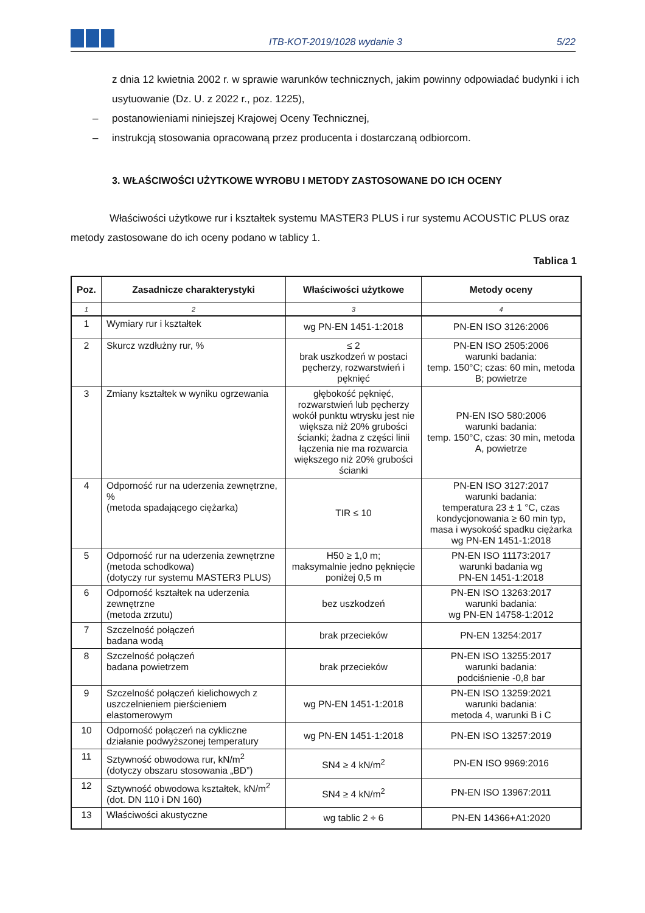ITB-KOT-2019/1028 wydanie 3
5/22
z dnia 12 kwietnia 2002 r. w sprawie warunków technicznych, jakim powinny odpowiadać budynki i ich usytuowanie (Dz. U. z 2022 r., poz. 1225),
– postanowieniami niniejszej Krajowej Oceny Technicznej,
– instrukcją stosowania opracowaną przez producenta i dostarczaną odbiorcom.
3. WŁAŚCIWOŚCI UŻYTKOWE WYROBU I METODY ZASTOSOWANE DO ICH OCENY
Właściwości użytkowe rur i kształtek systemu MASTER3 PLUS i rur systemu ACOUSTIC PLUS oraz metody zastosowane do ich oceny podano w tablicy 1.
Tablica 1
| Poz. | Zasadnicze charakterystyki | Właściwości użytkowe | Metody oceny |
| --- | --- | --- | --- |
| 1 | 2 | 3 | 4 |
| 1 | Wymiary rur i kształtek | wg PN-EN 1451-1:2018 | PN-EN ISO 3126:2006 |
| 2 | Skurcz wzdłużny rur, % | ≤ 2 brak uszkodzeń w postaci pęcherzy, rozwarstwień i pęknięć | PN-EN ISO 2505:2006 warunki badania: temp. 150°C; czas: 60 min, metoda B; powietrze |
| 3 | Zmiany kształtek w wyniku ogrzewania | głębokość pęknięć, rozwarstwień lub pęcherzy wokół punktu wtrysku jest nie większa niż 20% grubości ścianki; żadna z części linii łączenia nie ma rozwarcia większego niż 20% grubości ścianki | PN-EN ISO 580:2006 warunki badania: temp. 150°C, czas: 30 min, metoda A, powietrze |
| 4 | Odporność rur na uderzenia zewnętrzne, % (metoda spadającego ciężarka) | TIR ≤ 10 | PN-EN ISO 3127:2017 warunki badania: temperatura 23 ± 1 °C, czas kondycjonowania ≥ 60 min typ, masa i wysokość spadku ciężarka wg PN-EN 1451-1:2018 |
| 5 | Odporność rur na uderzenia zewnętrzne (metoda schodkowa) (dotyczy rur systemu MASTER3 PLUS) | H50 ≥ 1,0 m; maksymalnie jedno pęknięcie poniżej 0,5 m | PN-EN ISO 11173:2017 warunki badania wg PN-EN 1451-1:2018 |
| 6 | Odporność kształtek na uderzenia zewnętrzne (metoda zrzutu) | bez uszkodzeń | PN-EN ISO 13263:2017 warunki badania: wg PN-EN 14758-1:2012 |
| 7 | Szczelność połączeń badana wodą | brak przecieków | PN-EN 13254:2017 |
| 8 | Szczelność połączeń badana powietrzem | brak przecieków | PN-EN ISO 13255:2017 warunki badania: podciśnienie -0,8 bar |
| 9 | Szczelność połączeń kielichowych z uszczelnieniem pierścieniem elastomerowym | wg PN-EN 1451-1:2018 | PN-EN ISO 13259:2021 warunki badania: metoda 4, warunki B i C |
| 10 | Odporność połączeń na cykliczne działanie podwyższonej temperatury | wg PN-EN 1451-1:2018 | PN-EN ISO 13257:2019 |
| 11 | Sztywność obwodowa rur, kN/m<sup>2</sup> (dotyczy obszaru stosowania „BD”) | SN4 ≥ 4 kN/m<sup>2</sup> | PN-EN ISO 9969:2016 |
| 12 | Sztywność obwodowa kształtek, kN/m<sup>2</sup> (dot. DN 110 i DN 160) | SN4 ≥ 4 kN/m<sup>2</sup> | PN-EN ISO 13967:2011 |
| 13 | Właściwości akustyczne | wg tablic 2 ÷ 6 | PN-EN 14366+A1:2020 |